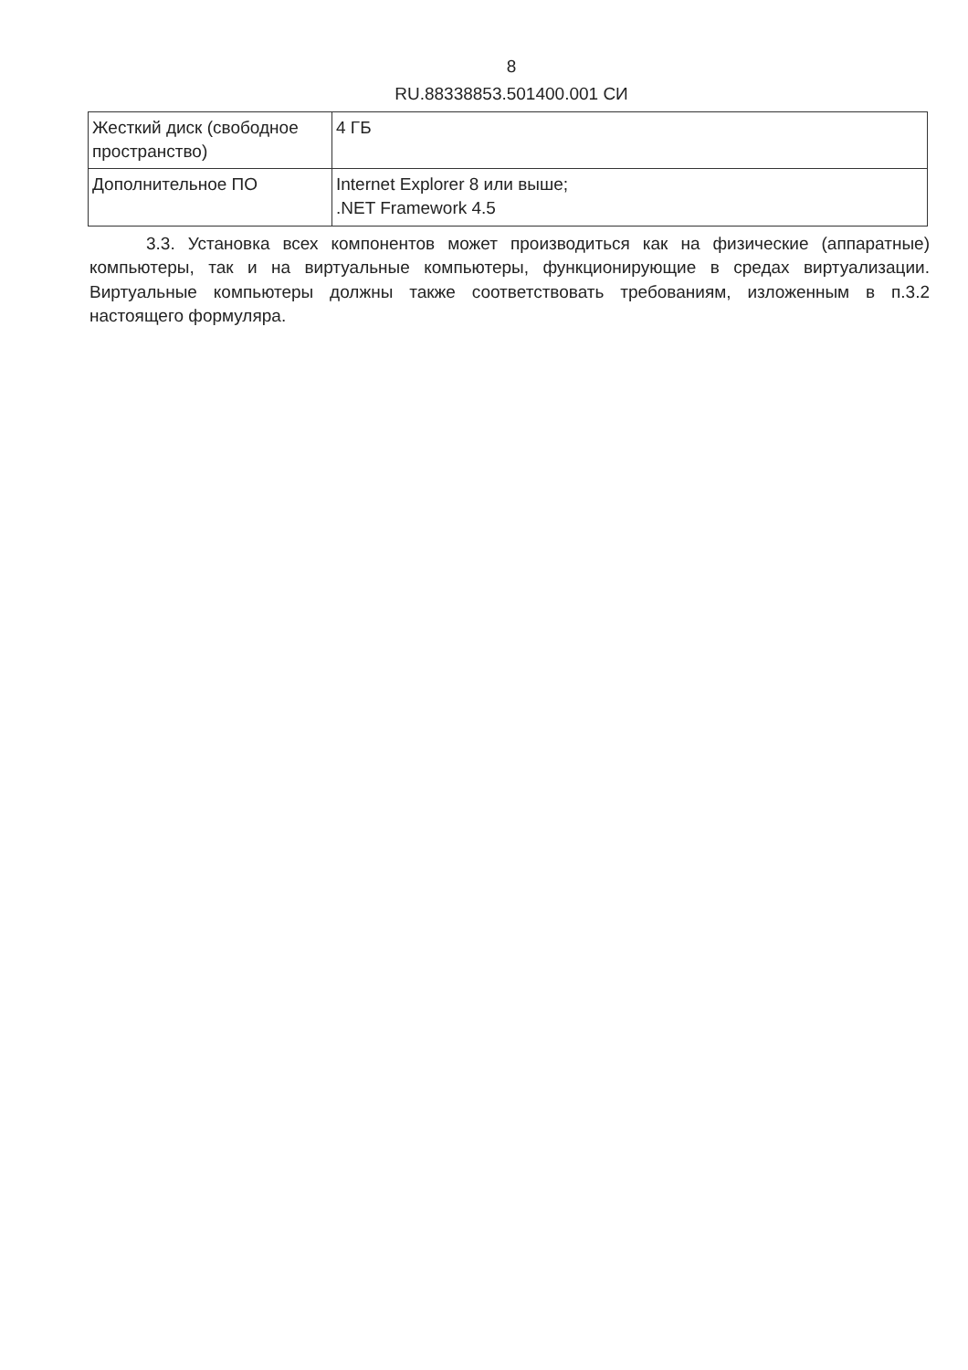8
RU.88338853.501400.001 СИ
| Жесткий диск (свободное пространство) | 4 ГБ |
| Дополнительное ПО | Internet Explorer 8 или выше; .NET Framework 4.5 |
3.3. Установка всех компонентов может производиться как на физические (аппаратные) компьютеры, так и на виртуальные компьютеры, функционирующие в средах виртуализации. Виртуальные компьютеры должны также соответствовать требованиям, изложенным в п.3.2 настоящего формуляра.